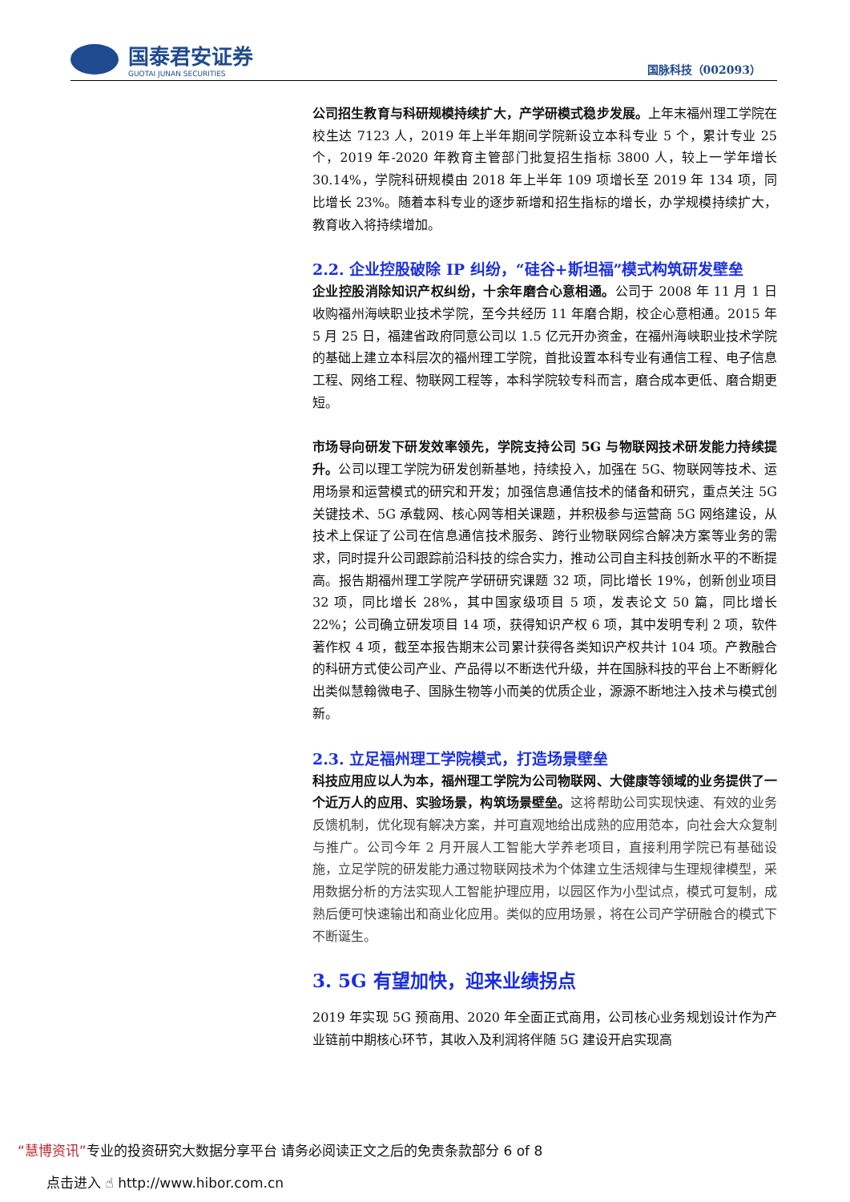国泰君安证券
GUOTAI JUNAN SECURITIES
国脉科技（002093）
公司招生教育与科研规模持续扩大，产学研模式稳步发展。上年末福州理工学院在校生达 7123 人，2019 年上半年期间学院新设立本科专业 5 个，累计专业 25 个，2019 年-2020 年教育主管部门批复招生指标 3800 人，较上一学年增长 30.14%，学院科研规模由 2018 年上半年 109 项增长至 2019 年 134 项，同比增长 23%。随着本科专业的逐步新增和招生指标的增长，办学规模持续扩大，教育收入将持续增加。
2.2. 企业控股破除 IP 纠纷，“硅谷+斯坦福”模式构筑研发壁垒
企业控股消除知识产权纠纷，十余年磨合心意相通。公司于 2008 年 11 月 1 日收购福州海峡职业技术学院，至今共经历 11 年磨合期，校企心意相通。2015 年 5 月 25 日，福建省政府同意公司以 1.5 亿元开办资金，在福州海峡职业技术学院的基础上建立本科层次的福州理工学院，首批设置本科专业有通信工程、电子信息工程、网络工程、物联网工程等，本科学院较专科而言，磨合成本更低、磨合期更短。
市场导向研发下研发效率领先，学院支持公司 5G 与物联网技术研发能力持续提升。公司以理工学院为研发创新基地，持续投入，加强在 5G、物联网等技术、运用场景和运营模式的研究和开发；加强信息通信技术的储备和研究，重点关注 5G 关键技术、5G 承载网、核心网等相关课题，并积极参与运营商 5G 网络建设，从技术上保证了公司在信息通信技术服务、跨行业物联网综合解决方案等业务的需求，同时提升公司跟踪前沿科技的综合实力，推动公司自主科技创新水平的不断提高。报告期福州理工学院产学研研究课题 32 项，同比增长 19%，创新创业项目 32 项，同比增长 28%，其中国家级项目 5 项，发表论文 50 篇，同比增长 22%；公司确立研发项目 14 项，获得知识产权 6 项，其中发明专利 2 项，软件著作权 4 项，截至本报告期末公司累计获得各类知识产权共计 104 项。产教融合的科研方式使公司产业、产品得以不断迭代升级，并在国脉科技的平台上不断孵化出类似慧翰微电子、国脉生物等小而美的优质企业，源源不断地注入技术与模式创新。
2.3. 立足福州理工学院模式，打造场景壁垒
科技应用应以人为本，福州理工学院为公司物联网、大健康等领域的业务提供了一个近万人的应用、实验场景，构筑场景壁垒。这将帮助公司实现快速、有效的业务反馈机制，优化现有解决方案，并可直观地给出成熟的应用范本，向社会大众复制与推广。公司今年 2 月开展人工智能大学养老项目，直接利用学院已有基础设施，立足学院的研发能力通过物联网技术为个体建立生活规律与生理规律模型，采用数据分析的方法实现人工智能护理应用，以园区作为小型试点，模式可复制，成熟后便可快速输出和商业化应用。类似的应用场景，将在公司产学研融合的模式下不断诞生。
3. 5G 有望加快，迎来业绩拐点
2019 年实现 5G 预商用、2020 年全面正式商用，公司核心业务规划设计作为产业链前中期核心环节，其收入及利润将伴随 5G 建设开启实现高
“慧博资讯”专业的投资研究大数据分享平台 请务必阅读正文之后的免责条款部分 6 of 8
点击进入 ☝ http://www.hibor.com.cn